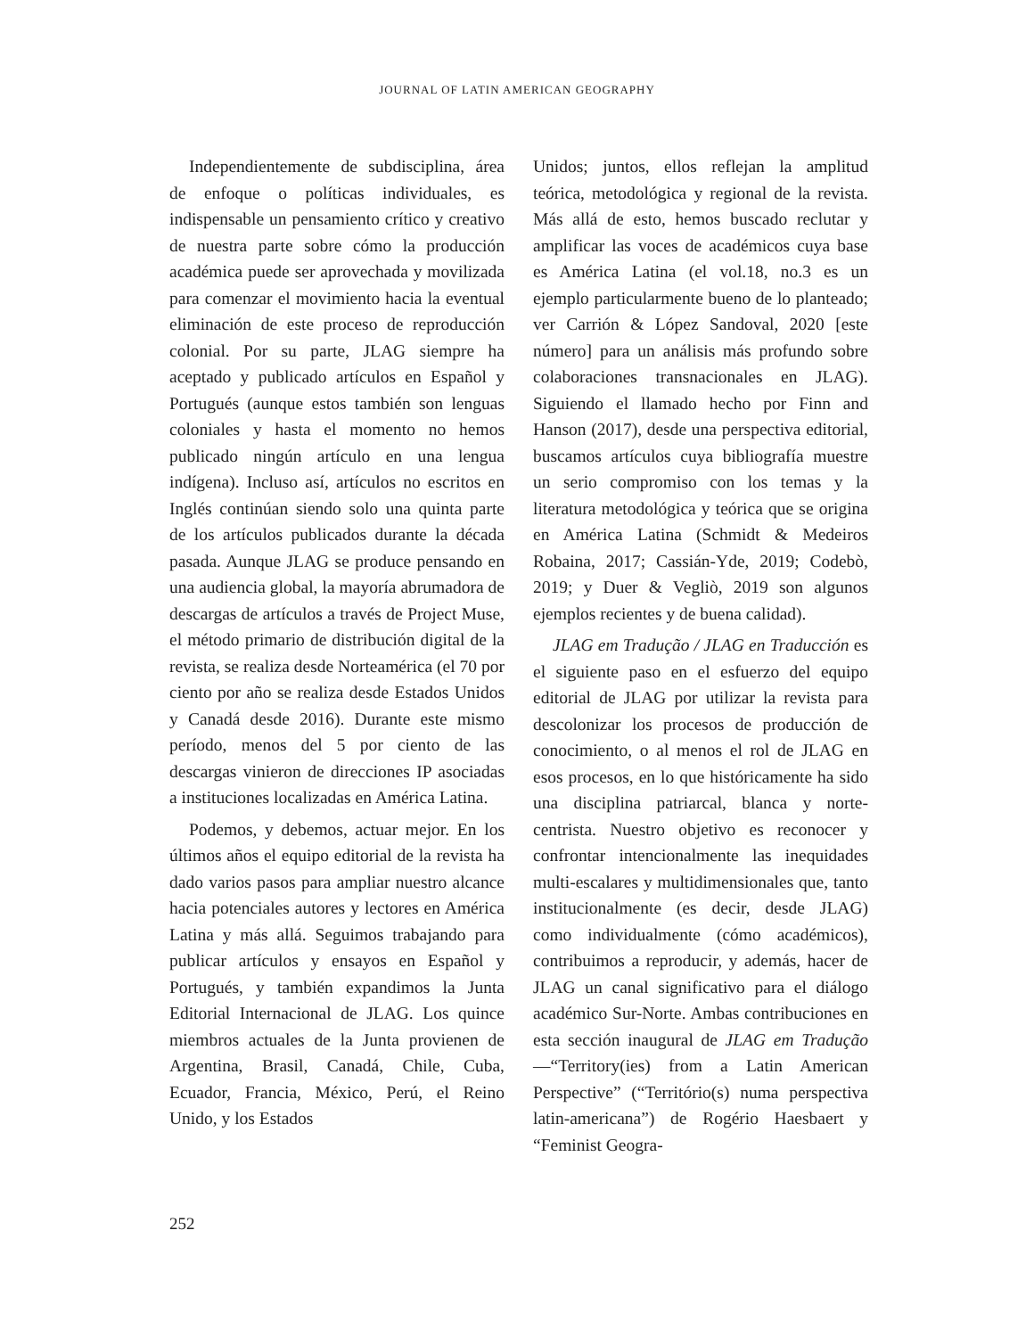JOURNAL OF LATIN AMERICAN GEOGRAPHY
Independientemente de subdisciplina, área de enfoque o políticas individuales, es indispensable un pensamiento crítico y creativo de nuestra parte sobre cómo la producción académica puede ser aprovechada y movilizada para comenzar el movimiento hacia la eventual eliminación de este proceso de reproducción colonial. Por su parte, JLAG siempre ha aceptado y publicado artículos en Español y Portugués (aunque estos también son lenguas coloniales y hasta el momento no hemos publicado ningún artículo en una lengua indígena). Incluso así, artículos no escritos en Inglés continúan siendo solo una quinta parte de los artículos publicados durante la década pasada. Aunque JLAG se produce pensando en una audiencia global, la mayoría abrumadora de descargas de artículos a través de Project Muse, el método primario de distribución digital de la revista, se realiza desde Norteamérica (el 70 por ciento por año se realiza desde Estados Unidos y Canadá desde 2016). Durante este mismo período, menos del 5 por ciento de las descargas vinieron de direcciones IP asociadas a instituciones localizadas en América Latina.
Podemos, y debemos, actuar mejor. En los últimos años el equipo editorial de la revista ha dado varios pasos para ampliar nuestro alcance hacia potenciales autores y lectores en América Latina y más allá. Seguimos trabajando para publicar artículos y ensayos en Español y Portugués, y también expandimos la Junta Editorial Internacional de JLAG. Los quince miembros actuales de la Junta provienen de Argentina, Brasil, Canadá, Chile, Cuba, Ecuador, Francia, México, Perú, el Reino Unido, y los Estados
Unidos; juntos, ellos reflejan la amplitud teórica, metodológica y regional de la revista. Más allá de esto, hemos buscado reclutar y amplificar las voces de académicos cuya base es América Latina (el vol.18, no.3 es un ejemplo particularmente bueno de lo planteado; ver Carrión & López Sandoval, 2020 [este número] para un análisis más profundo sobre colaboraciones transnacionales en JLAG). Siguiendo el llamado hecho por Finn and Hanson (2017), desde una perspectiva editorial, buscamos artículos cuya bibliografía muestre un serio compromiso con los temas y la literatura metodológica y teórica que se origina en América Latina (Schmidt & Medeiros Robaina, 2017; Cassián-Yde, 2019; Codebò, 2019; y Duer & Vegliò, 2019 son algunos ejemplos recientes y de buena calidad).
JLAG em Tradução / JLAG en Traducción es el siguiente paso en el esfuerzo del equipo editorial de JLAG por utilizar la revista para descolonizar los procesos de producción de conocimiento, o al menos el rol de JLAG en esos procesos, en lo que históricamente ha sido una disciplina patriarcal, blanca y norte-centrista. Nuestro objetivo es reconocer y confrontar intencionalmente las inequidades multi-escalares y multidimensionales que, tanto institucionalmente (es decir, desde JLAG) como individualmente (cómo académicos), contribuimos a reproducir, y además, hacer de JLAG un canal significativo para el diálogo académico Sur-Norte. Ambas contribuciones en esta sección inaugural de JLAG em Tradução—“Territory(ies) from a Latin American Perspective” (“Território(s) numa perspectiva latin-americana”) de Rogério Haesbaert y “Feminist Geogra-
252